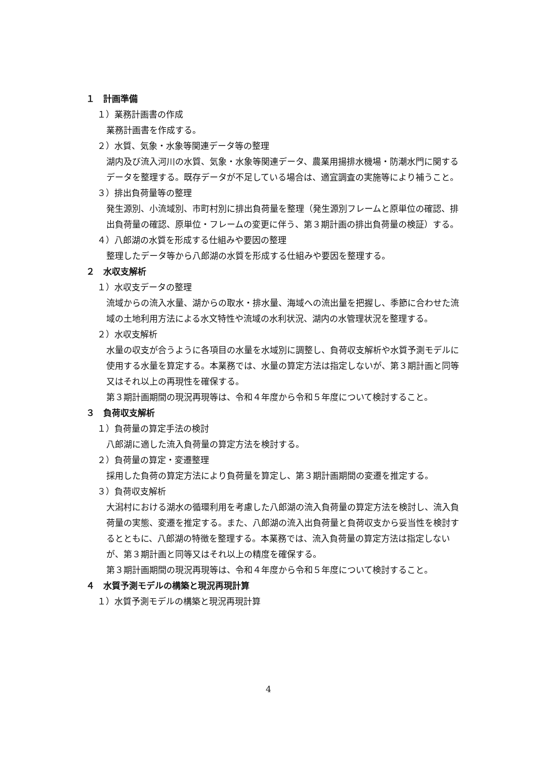１　計画準備
１）業務計画書の作成
業務計画書を作成する。
２）水質、気象・水象等関連データ等の整理
湖内及び流入河川の水質、気象・水象等関連データ、農業用揚排水機場・防潮水門に関するデータを整理する。既存データが不足している場合は、適宜調査の実施等により補うこと。
３）排出負荷量等の整理
発生源別、小流域別、市町村別に排出負荷量を整理（発生源別フレームと原単位の確認、排出負荷量の確認、原単位・フレームの変更に伴う、第３期計画の排出負荷量の検証）する。
４）八郎湖の水質を形成する仕組みや要因の整理
整理したデータ等から八郎湖の水質を形成する仕組みや要因を整理する。
２　水収支解析
１）水収支データの整理
流域からの流入水量、湖からの取水・排水量、海域への流出量を把握し、季節に合わせた流域の土地利用方法による水文特性や流域の水利状況、湖内の水管理状況を整理する。
２）水収支解析
水量の収支が合うように各項目の水量を水域別に調整し、負荷収支解析や水質予測モデルに使用する水量を算定する。本業務では、水量の算定方法は指定しないが、第３期計画と同等又はそれ以上の再現性を確保する。
第３期計画期間の現況再現等は、令和４年度から令和５年度について検討すること。
３　負荷収支解析
１）負荷量の算定手法の検討
八郎湖に適した流入負荷量の算定方法を検討する。
２）負荷量の算定・変遷整理
採用した負荷の算定方法により負荷量を算定し、第３期計画期間の変遷を推定する。
３）負荷収支解析
大潟村における湖水の循環利用を考慮した八郎湖の流入負荷量の算定方法を検討し、流入負荷量の実態、変遷を推定する。また、八郎湖の流入出負荷量と負荷収支から妥当性を検討するとともに、八郎湖の特徴を整理する。本業務では、流入負荷量の算定方法は指定しないが、第３期計画と同等又はそれ以上の精度を確保する。
第３期計画期間の現況再現等は、令和４年度から令和５年度について検討すること。
４　水質予測モデルの構築と現況再現計算
１）水質予測モデルの構築と現況再現計算
4